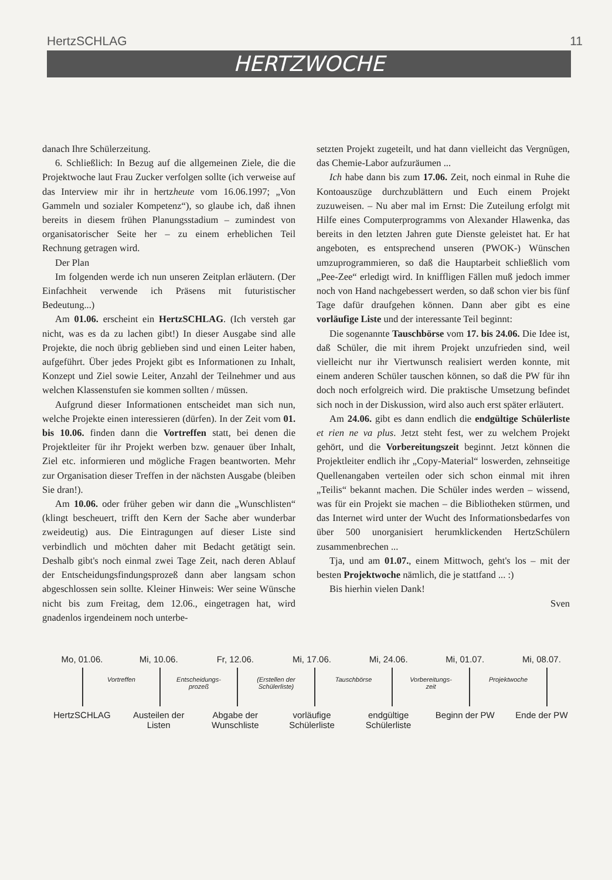HertzSCHLAG 11
HERTZWOCHE
danach Ihre Schülerzeitung.
6. Schließlich: In Bezug auf die allgemeinen Ziele, die die Projektwoche laut Frau Zucker verfolgen sollte (ich verweise auf das Interview mir ihr in hertzheute vom 16.06.1997; „Von Gammeln und sozialer Kompetenz“), so glaube ich, daß ihnen bereits in diesem frühen Planungsstadium – zumindest von organisatorischer Seite her – zu einem erheblichen Teil Rechnung getragen wird.
Der Plan
Im folgenden werde ich nun unseren Zeitplan erläutern. (Der Einfachheit verwende ich Präsens mit futuristischer Bedeutung...)
Am 01.06. erscheint ein HertzSCHLAG. (Ich versteh gar nicht, was es da zu lachen gibt!) In dieser Ausgabe sind alle Projekte, die noch übrig geblieben sind und einen Leiter haben, aufgeführt. Über jedes Projekt gibt es Informationen zu Inhalt, Konzept und Ziel sowie Leiter, Anzahl der Teilnehmer und aus welchen Klassenstufen sie kommen sollten / müssen.
Aufgrund dieser Informationen entscheidet man sich nun, welche Projekte einen interessieren (dürfen). In der Zeit vom 01. bis 10.06. finden dann die Vortreffen statt, bei denen die Projektleiter für ihr Projekt werben bzw. genauer über Inhalt, Ziel etc. informieren und mögliche Fragen beantworten. Mehr zur Organisation dieser Treffen in der nächsten Ausgabe (bleiben Sie dran!).
Am 10.06. oder früher geben wir dann die „Wunschlisten“ (klingt bescheuert, trifft den Kern der Sache aber wunderbar zweideutig) aus. Die Eintragungen auf dieser Liste sind verbindlich und möchten daher mit Bedacht getätigt sein. Deshalb gibt's noch einmal zwei Tage Zeit, nach deren Ablauf der Entscheidungsfindungsprozeß dann aber langsam schon abgeschlossen sein sollte. Kleiner Hinweis: Wer seine Wünsche nicht bis zum Freitag, dem 12.06., eingetragen hat, wird gnadenlos irgendeinem noch unterbe-
setzten Projekt zugeteilt, und hat dann vielleicht das Vergnügen, das Chemie-Labor aufzuräumen ...
Ich habe dann bis zum 17.06. Zeit, noch einmal in Ruhe die Kontoauszüge durchzublättern und Euch einem Projekt zuzuweisen. – Nu aber mal im Ernst: Die Zuteilung erfolgt mit Hilfe eines Computerprogramms von Alexander Hlawenka, das bereits in den letzten Jahren gute Dienste geleistet hat. Er hat angeboten, es entsprechend unseren (PWOK-) Wünschen umzuprogrammieren, so daß die Hauptarbeit schließlich vom „Pee-Zee“ erledigt wird. In kniffligen Fällen muß jedoch immer noch von Hand nachgebessert werden, so daß schon vier bis fünf Tage dafür draufgehen können. Dann aber gibt es eine vorläufige Liste und der interessante Teil beginnt:
Die sogenannte Tauschbörse vom 17. bis 24.06. Die Idee ist, daß Schüler, die mit ihrem Projekt unzufrieden sind, weil vielleicht nur ihr Viertwunsch realisiert werden konnte, mit einem anderen Schüler tauschen können, so daß die PW für ihn doch noch erfolgreich wird. Die praktische Umsetzung befindet sich noch in der Diskussion, wird also auch erst später erläutert.
Am 24.06. gibt es dann endlich die endgültige Schülerliste et rien ne va plus. Jetzt steht fest, wer zu welchem Projekt gehört, und die Vorbereitungszeit beginnt. Jetzt können die Projektleiter endlich ihr „Copy-Material“ loswerden, zehnseitige Quellenangaben verteilen oder sich schon einmal mit ihren „Teilis“ bekannt machen. Die Schüler indes werden – wissend, was für ein Projekt sie machen – die Bibliotheken stürmen, und das Internet wird unter der Wucht des Informationsbedarfes von über 500 unorganisiert herumklickenden HertzSchülern zusammenbrechen ...
Tja, und am 01.07., einem Mittwoch, geht's los – mit der besten Projektwoche nämlich, die je stattfand ... :)
Bis hierhin vielen Dank!
Sven
Mo, 01.06. Mi, 10.06. Fr, 12.06. Mi, 17.06. Mi, 24.06. Mi, 01.07. Mi, 08.07.
Vortreffen Entscheidungs-
prozeß (Erstellen der
Schülerliste) Tauschbörse Vorbereitungs-
zeit Projektwoche
HertzSCHLAG Austeilen der Listen Abgabe der Wunschliste vorläufige Schülerliste endgültige Schülerliste Beginn der PW Ende der PW